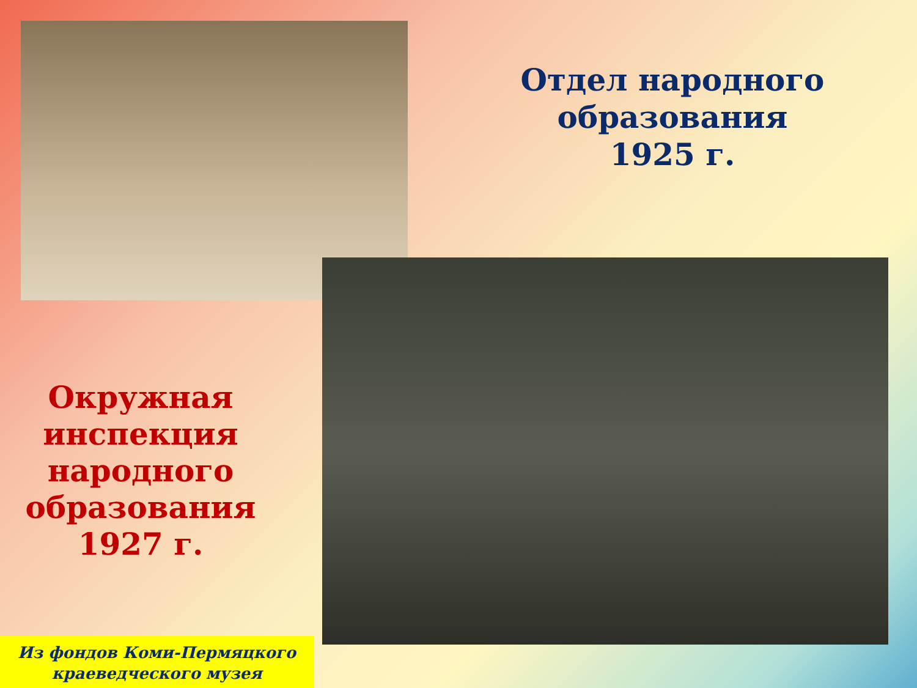Отдел народного образования
1925 г.
Окружная инспекция народного образования
1927 г.
Из фондов Коми-Пермяцкого краеведческого музея